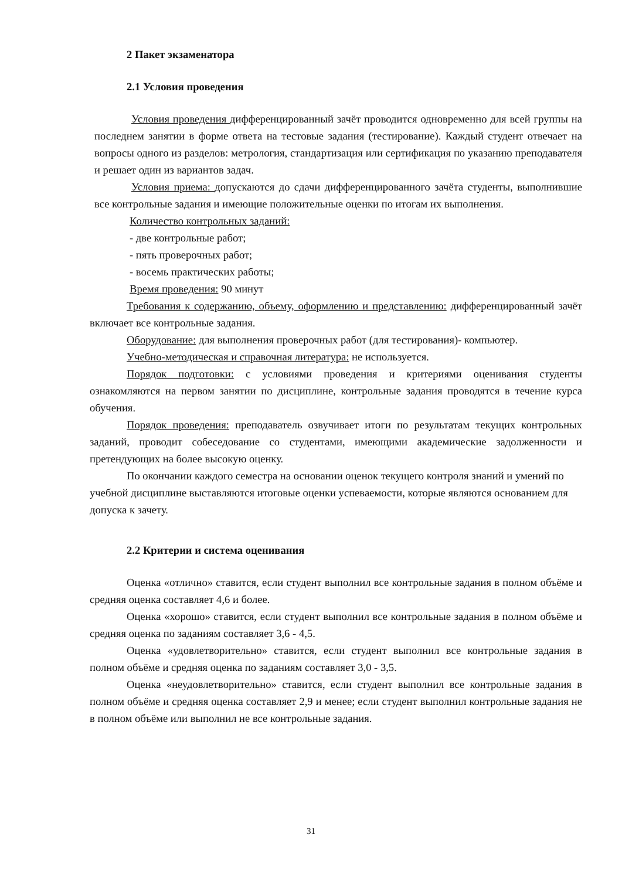2 Пакет экзаменатора
2.1 Условия проведения
Условия проведения дифференцированный зачёт проводится одновременно для всей группы на последнем занятии в форме ответа на тестовые задания (тестирование). Каждый студент отвечает на вопросы одного из разделов: метрология, стандартизация или сертификация по указанию преподавателя и решает один из вариантов задач.
Условия приема: допускаются до сдачи дифференцированного зачёта студенты, выполнившие все контрольные задания и имеющие положительные оценки по итогам их выполнения.
Количество контрольных заданий:
- две контрольные работ;
- пять проверочных работ;
- восемь практических работы;
Время проведения: 90 минут
Требования к содержанию, объему, оформлению и представлению: дифференцированный зачёт включает все контрольные задания.
Оборудование: для выполнения проверочных работ (для тестирования)- компьютер.
Учебно-методическая и справочная литература: не используется.
Порядок подготовки: с условиями проведения и критериями оценивания студенты ознакомляются на первом занятии по дисциплине, контрольные задания проводятся в течение курса обучения.
Порядок проведения: преподаватель озвучивает итоги по результатам текущих контрольных заданий, проводит собеседование со студентами, имеющими академические задолженности и претендующих на более высокую оценку.
По окончании каждого семестра на основании оценок текущего контроля знаний и умений по учебной дисциплине выставляются итоговые оценки успеваемости, которые являются основанием для допуска к зачету.
2.2 Критерии и система оценивания
Оценка «отлично» ставится, если студент выполнил все контрольные задания в полном объёме и средняя оценка составляет 4,6 и более.
Оценка «хорошо» ставится, если студент выполнил все контрольные задания в полном объёме и средняя оценка по заданиям составляет 3,6 - 4,5.
Оценка «удовлетворительно» ставится, если студент выполнил все контрольные задания в полном объёме и средняя оценка по заданиям составляет 3,0 - 3,5.
Оценка «неудовлетворительно» ставится, если студент выполнил все контрольные задания в полном объёме и средняя оценка составляет 2,9 и менее; если студент выполнил контрольные задания не в полном объёме или выполнил не все контрольные задания.
31